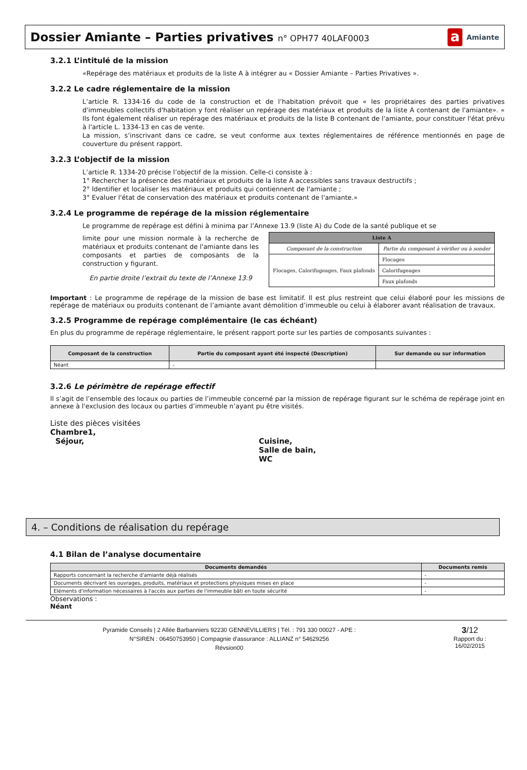Dossier Amiante – Parties privatives n° OPH77 40LAF0003
a Amiante
3.2.1 L’intitulé de la mission
«Repérage des matériaux et produits de la liste A à intégrer au « Dossier Amiante – Parties Privatives ».
3.2.2 Le cadre réglementaire de la mission
L’article R. 1334-16 du code de la construction et de l’habitation prévoit que « les propriétaires des parties privatives d'immeubles collectifs d'habitation y font réaliser un repérage des matériaux et produits de la liste A contenant de l'amiante». « Ils font également réaliser un repérage des matériaux et produits de la liste B contenant de l'amiante, pour constituer l'état prévu à l'article L. 1334-13 en cas de vente.
La mission, s’inscrivant dans ce cadre, se veut conforme aux textes réglementaires de référence mentionnés en page de couverture du présent rapport.
3.2.3 L’objectif de la mission
L’article R. 1334-20 précise l’objectif de la mission. Celle-ci consiste à :
1° Rechercher la présence des matériaux et produits de la liste A accessibles sans travaux destructifs ;
2° Identifier et localiser les matériaux et produits qui contiennent de l'amiante ;
3° Evaluer l'état de conservation des matériaux et produits contenant de l'amiante.»
3.2.4 Le programme de repérage de la mission réglementaire
Le programme de repérage est défini à minima par l’Annexe 13.9 (liste A) du Code de la santé publique et se
limite pour une mission normale à la recherche de matériaux et produits contenant de l'amiante dans les composants et parties de composants de la construction y figurant.
En partie droite l’extrait du texte de l’Annexe 13.9
| Liste A | |
| --- | --- |
| Composant de la construction | Partie du composant à vérifier ou à sonder |
| Flocages, Calorifugeages, Faux plafonds | Flocages |
| | Calorifugeages |
| | Faux plafonds |
Important : Le programme de repérage de la mission de base est limitatif. Il est plus restreint que celui élaboré pour les missions de repérage de matériaux ou produits contenant de l’amiante avant démolition d’immeuble ou celui à élaborer avant réalisation de travaux.
3.2.5 Programme de repérage complémentaire (le cas échéant)
En plus du programme de repérage réglementaire, le présent rapport porte sur les parties de composants suivantes :
| Composant de la construction | Partie du composant ayant été inspecté (Description) | Sur demande ou sur information |
| --- | --- | --- |
| Néant | - | |
3.2.6 Le périmètre de repérage effectif
Il s’agit de l’ensemble des locaux ou parties de l’immeuble concerné par la mission de repérage figurant sur le schéma de repérage joint en annexe à l'exclusion des locaux ou parties d’immeuble n’ayant pu être visités.
Liste des pièces visitées
Chambre1,
Séjour,
Cuisine,
Salle de bain,
WC
4. – Conditions de réalisation du repérage
4.1 Bilan de l’analyse documentaire
| Documents demandés | Documents remis |
| --- | --- |
| Rapports concernant la recherche d'amiante déjà réalisés | - |
| Documents décrivant les ouvrages, produits, matériaux et protections physiques mises en place | - |
| Eléments d'information nécessaires à l'accès aux parties de l'immeuble bâti en toute sécurité | - |
Observations :
Néant
Pyramide Conseils | 2 Allée Barbanniers 92230 GENNEVILLIERS | Tél. : 791 330 00027 - APE :
N°SIREN : 06450753950 | Compagnie d'assurance : ALLIANZ n° 54629256
Révsion00
3/12
Rapport du :
16/02/2015